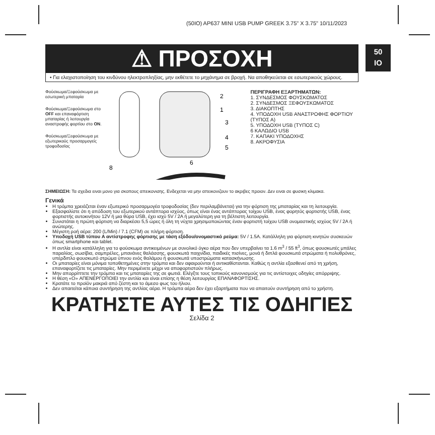(50IO) AP637 MINI USB PUMP GREEK 3.75" X 3.75" 10/11/2023
50
IO
⚠ ΠΡΟΣΟΧΗ
• Για ελαχιστοποίηση του κινδύνου ηλεκτροπληξίας, μην εκθέτετε το μηχάνημα σε βροχή. Να αποθηκεύεται σε εσωτερικούς χώρους.
Φούσκωμα/Ξεφούσκωμα με εσωτερική μπαταρία
Φούσκωμα/Ξεφούσκωμα στο OFF και επαναφόρτιση μπαταρίας ή λειτουργία αναστροφής φορτίου στο ON.
Φούσκωμα/Ξεφούσκωμα με εξωτερικούς προσαρμογείς τροφοδοσίας
2
1
3
4
5
6
8
ΠΕΡΙΓΡΑΦΗ ΕΞΑΡΤΗΜΑΤΩΝ:
1. ΣΥΝΔΕΣΜΟΣ ΦΟΥΣΚΩΜΑΤΟΣ
2. ΣΥΝΔΕΣΜΟΣ ΞΕΦΟΥΣΚΩΜΑΤΟΣ
3. ΔΙΑΚΟΠΤΗΣ
4. ΥΠΟΔΟΧΗ USB ΑΝΑΣΤΡΟΦΗΣ ΦΟΡΤΙΟΥ (ΤΥΠΟΣ Α)
5. ΥΠΟΔΟΧΗ USB (ΤΥΠΟΣ C)
6 ΚΑΛΩΔΙΟ USB
7. ΚΑΠΑΚΙ ΥΠΟΔΟΧΗΣ
8. ΑΚΡΟΦΥΣΙΑ
ΣΗΜΕΙΩΣΗ: Τα σχεδια ειναι μονο για σκοπους απεικονισης. Ενδεχεται να μην απεικονιζουν το ακριβες προιον. Δεν ειναι σε φυσικη κλιμακα.
Γενικά
Η τρόμπα χρειάζεται έναν εξωτερικό προσαρμογέα τροφοδοσίας (δεν περιλαμβάνεται) για την φόρτιση της μπαταρίας και τη λειτουργία.
Εξασφαλίστε ότι η απόδοση του εξωτερικού αντάπτορα ισχύος, όπως είναι ένας αντάπτορας τοίχου USB, ένας φορητός φορτιστής USB, ένας φορτιστής αυτοκινήτου 12V ή μια θύρα USB, έχει ισχύ 5V / 2A ή μεγαλύτερη για τη βέλτιστη λειτουργία.
Συνιστάται η πρώτη φόρτιση να διαρκέσει 5,5 ώρες ή όλη τη νύχτα χρησιμοποιώντας έναν φορτιστή τοίχου USB ονομαστικής ισχύος 5V / 2A ή ανώτερης.
Μέγιστη ροή αέρα: 200 (L/Min) / 7.1 (CFM) σε πλήρη φόρτιση.
Υποδοχή USB τύπου A αντίστροφης φόρτισης με τάση εξόδου/ονομαστικό ρεύμα: 5V / 1.5A. Κατάλληλη για φόρτιση κινητών συσκευών όπως smartphone και tablet.
Η αντλία είναι κατάλληλη για το φούσκωμα αντικειμένων με συνολικό όγκο αέρα που δεν υπερβαίνει τα 1.6 m<sup>3</sup> / 55 ft<sup>3</sup>, όπως φουσκωτές μπάλες παραλίας, σωσίβια, σαμπρέλες, μπανάνες θαλάσσης, φουσκωτά παιχνίδια, παιδικές πισίνες, μονά ή διπλά φουσκωτά στρώματα ή πολυθρόνες, υπέρδιπλο φουσκωτό στρώμα ύπνου ενός θαλάμου ή φουσκωτά υποστρώματα κατασκήνωσης.
Οι μπαταρίες είναι μόνιμα τοποθετημένες στην τρόμπα και δεν αφαιρούνται ή αντικαθίστανται. Καθώς η αντλία εξασθενεί από τη χρήση, επαναφορτίζετε τις μπαταρίες. Μην περιμένετε μέχρι να αποφορτιστούν πλήρως.
Μην απορρίπτετε την τρόμπα και τις μπαταρίες της σε φωτιά. Ελέγξτε τους τοπικούς κανονισμούς για τις αντίστοιχες οδηγίες απόρριψης.
Η θέση «O» ΑΠΕΝΕΡΓΟΠΟΙΕΙ την αντλία και είναι επίσης η θέση λειτουργίας ΕΠΑΝΑΦΟΡΤΙΣΗΣ.
Κρατάτε το προϊόν μακριά από ζέστη και το άμεσο φως του ήλιου.
Δεν απαιτείται κάποια συντήρηση της αντλίας αέρα. Η τρόμπα αέρα δεν έχει εξαρτήματα που να απαιτούν συντήρηση από το χρήστη.
ΚΡΑΤΗΣΤΕ ΑΥΤΕΣ ΤΙΣ ΟΔΗΓΙΕΣ
Σελίδα 2